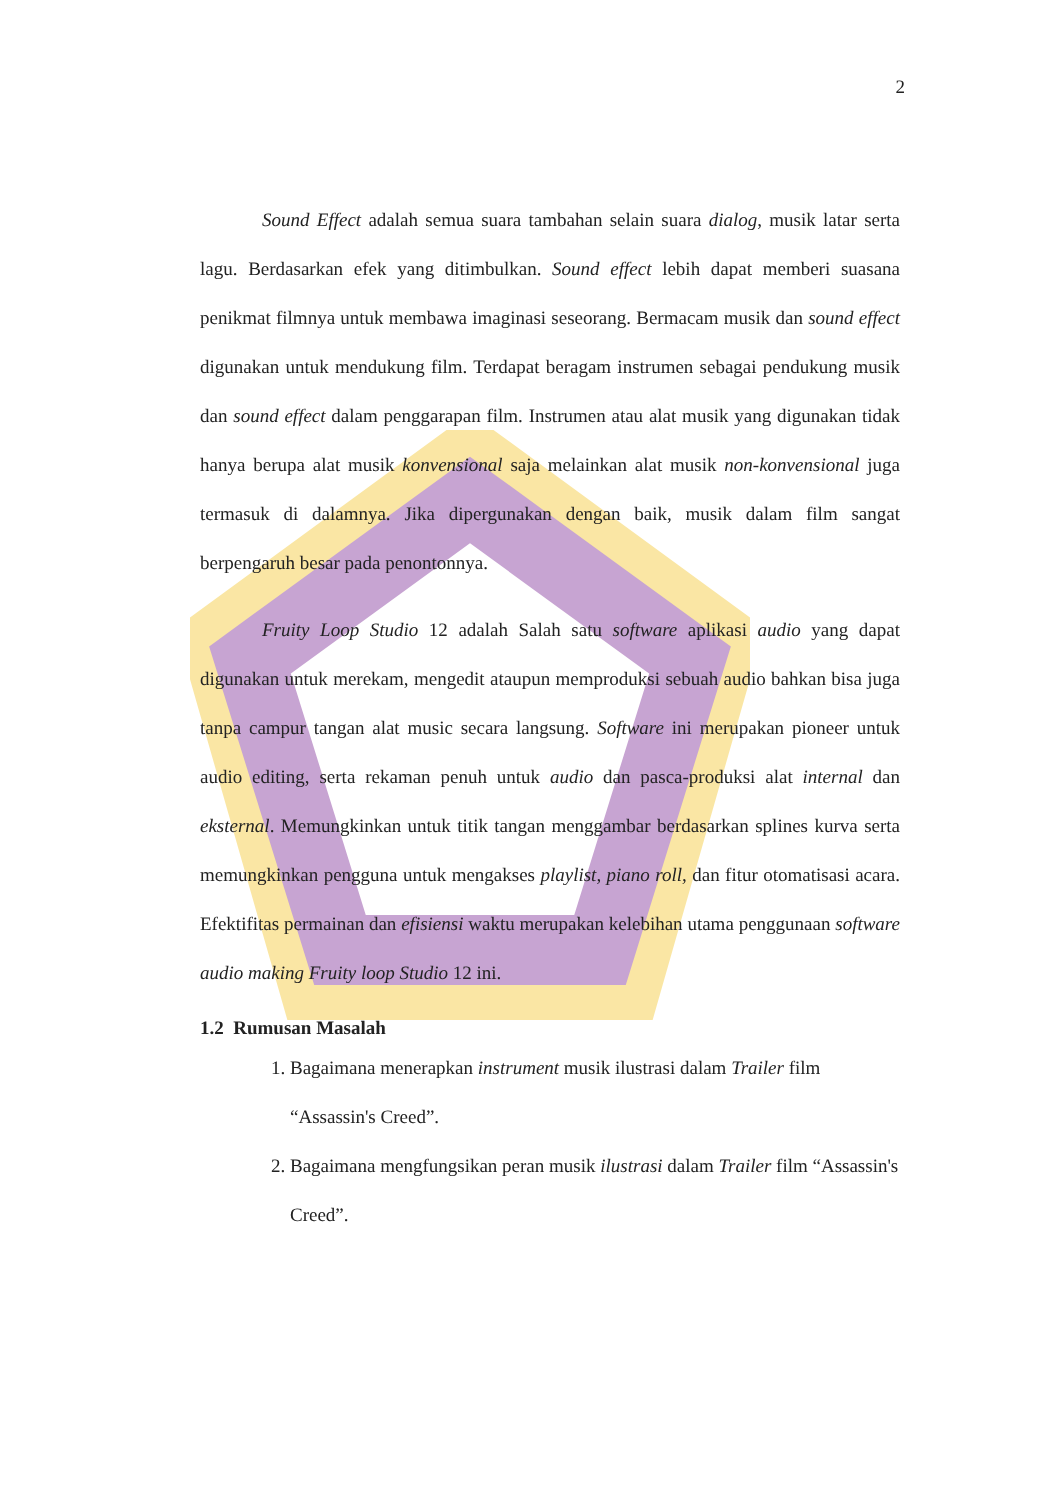2
Sound Effect adalah semua suara tambahan selain suara dialog, musik latar serta lagu. Berdasarkan efek yang ditimbulkan. Sound effect lebih dapat memberi suasana penikmat filmnya untuk membawa imaginasi seseorang. Bermacam musik dan sound effect digunakan untuk mendukung film. Terdapat beragam instrumen sebagai pendukung musik dan sound effect dalam penggarapan film. Instrumen atau alat musik yang digunakan tidak hanya berupa alat musik konvensional saja melainkan alat musik non-konvensional juga termasuk di dalamnya. Jika dipergunakan dengan baik, musik dalam film sangat berpengaruh besar pada penontonnya.
Fruity Loop Studio 12 adalah Salah satu software aplikasi audio yang dapat digunakan untuk merekam, mengedit ataupun memproduksi sebuah audio bahkan bisa juga tanpa campur tangan alat music secara langsung. Software ini merupakan pioneer untuk audio editing, serta rekaman penuh untuk audio dan pasca-produksi alat internal dan eksternal. Memungkinkan untuk titik tangan menggambar berdasarkan splines kurva serta memungkinkan pengguna untuk mengakses playlist, piano roll, dan fitur otomatisasi acara. Efektifitas permainan dan efisiensi waktu merupakan kelebihan utama penggunaan software audio making Fruity loop Studio 12 ini.
1.2 Rumusan Masalah
1. Bagaimana menerapkan instrument musik ilustrasi dalam Trailer film “Assassin's Creed”.
2. Bagaimana mengfungsikan peran musik ilustrasi dalam Trailer film “Assassin's Creed”.